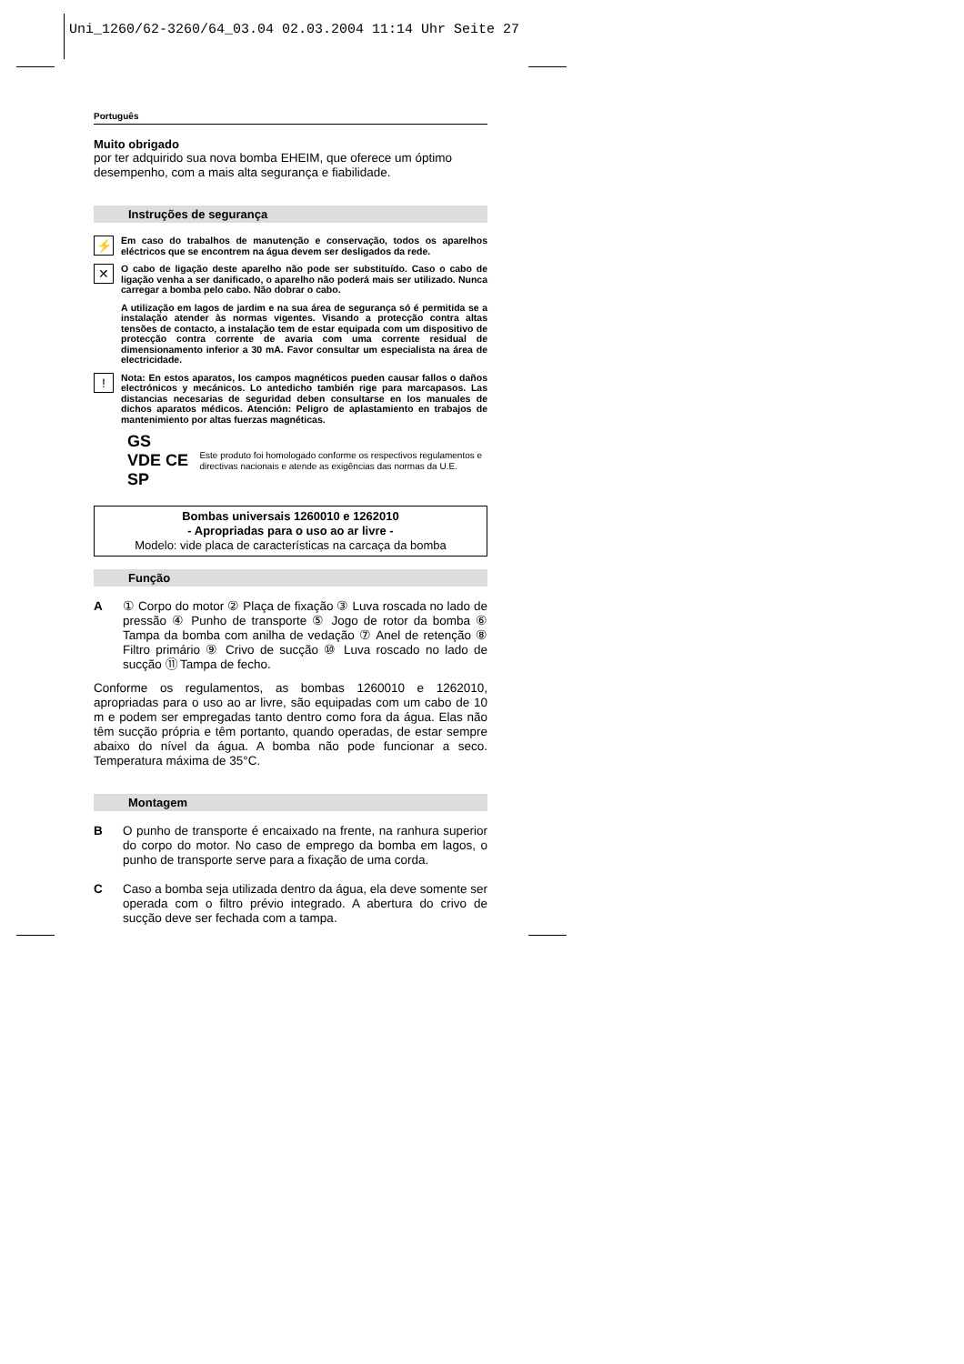Uni_1260/62-3260/64_03.04 02.03.2004 11:14 Uhr Seite 27
Português
Muito obrigado
por ter adquirido sua nova bomba EHEIM, que oferece um óptimo desempenho, com a mais alta segurança e fiabilidade.
Instruções de segurança
⚡
Em caso do trabalhos de manutenção e conservação, todos os aparelhos eléctricos que se encontrem na água devem ser desligados da rede.
✕
O cabo de ligação deste aparelho não pode ser substituído. Caso o cabo de ligação venha a ser danificado, o aparelho não poderá mais ser utilizado. Nunca carregar a bomba pelo cabo. Não dobrar o cabo.
A utilização em lagos de jardim e na sua área de segurança só é permitida se a instalação atender às normas vigentes. Visando a protecção contra altas tensões de contacto, a instalação tem de estar equipada com um dispositivo de protecção contra corrente de avaria com uma corrente residual de dimensionamento inferior a 30 mA. Favor consultar um especialista na área de electricidade.
!
Nota: En estos aparatos, los campos magnéticos pueden causar fallos o daños electrónicos y mecánicos. Lo antedicho también rige para marcapasos. Las distancias necesarias de seguridad deben consultarse en los manuales de dichos aparatos médicos. Atención: Peligro de aplastamiento en trabajos de mantenimiento por altas fuerzas magnéticas.
GS VDE CE SP
Este produto foi homologado conforme os respectivos regulamentos e directivas nacionais e atende as exigências das normas da U.E.
Bombas universais 1260010 e 1262010
- Apropriadas para o uso ao ar livre -
Modelo: vide placa de características na carcaça da bomba
Função
A ① Corpo do motor ② Plaça de fixação ③ Luva roscada no lado de pressão ④ Punho de transporte ⑤ Jogo de rotor da bomba ⑥ Tampa da bomba com anilha de vedação ⑦ Anel de retenção ⑧ Filtro primário ⑨ Crivo de sucção ⑩ Luva roscado no lado de sucção ⑪ Tampa de fecho.
Conforme os regulamentos, as bombas 1260010 e 1262010, apropriadas para o uso ao ar livre, são equipadas com um cabo de 10 m e podem ser empregadas tanto dentro como fora da água. Elas não têm sucção própria e têm portanto, quando operadas, de estar sempre abaixo do nível da água. A bomba não pode funcionar a seco. Temperatura máxima de 35°C.
Montagem
B O punho de transporte é encaixado na frente, na ranhura superior do corpo do motor. No caso de emprego da bomba em lagos, o punho de transporte serve para a fixação de uma corda.
C Caso a bomba seja utilizada dentro da água, ela deve somente ser operada com o filtro prévio integrado. A abertura do crivo de sucção deve ser fechada com a tampa.